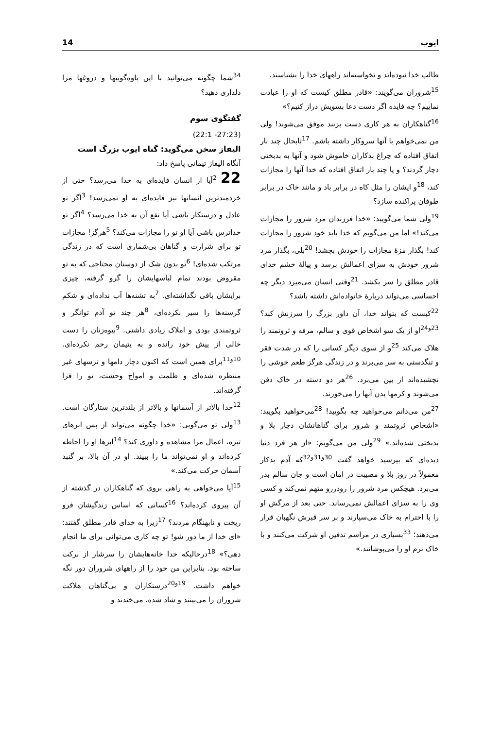ایوب 14
طالب خدا نبوده‌اند و نخواسته‌اند راههای خدا را بشناسند.
<sup>15</sup> شروران می‌گویند: «قادر مطلق کیست که او را عبادت نماییم؟ چه فایده اگر دست دعا بسویش دراز کنیم؟»
<sup>16</sup> گناهکاران به هر کاری دست بزنند موفق می‌شوند! ولی من نمی‌خواهم با آنها سروکار داشته باشم. <sup>17</sup>تابحال چند بار اتفاق افتاده که چراغ بدکاران خاموش شود و آنها به بدبختی دچار گردند؟ و یا چند بار اتفاق افتاده که خدا آنها را مجازات کند، <sup>18</sup>و ایشان را مثل کاه در برابر باد و مانند خاک در برابر طوفان پراکنده سازد؟
<sup>19</sup> ولی شما می‌گویید: «خدا فرزندان مرد شرور را مجازات می‌کند!» اما من می‌گویم که خدا باید خود شرور را مجازات کند! بگذار مزهٔ مجازات را خودش بچشد! <sup>20</sup>بلی، بگذار مرد شرور خودش به سزای اعمالش برسد و پیالهٔ خشم خدای قادر مطلق را سر بکشد. <sup>21</sup>وقتی انسان می‌میرد دیگر چه احساسی می‌تواند دربارهٔ خانواده‌اش داشته باشد؟
<sup>22</sup> کیست که بتواند خدا، آن داور بزرگ را سرزنش کند؟ <sup>23و24</sup>او از یک سو اشخاص قوی و سالم، مرفه و ثروتمند را هلاک می‌کند <sup>25</sup>و از سوی دیگر کسانی را که در شدت فقر و تنگدستی به سر می‌برند و در زندگی هرگز طعم خوشی را نچشیده‌اند از بین می‌برد. <sup>26</sup>هر دو دسته در خاک دفن می‌شوند و کرمها بدن آنها را می‌خورند.
<sup>27</sup> من می‌دانم می‌خواهید چه بگویید! <sup>28</sup>می‌خواهید بگویید: «اشخاص ثروتمند و شرور برای گناهانشان دچار بلا و بدبختی شده‌اند.» <sup>29</sup>ولی من می‌گویم: «از هر فرد دنیا دیده‌ای که بپرسید خواهد گفت <sup>30و31و32</sup>که آدم بدکار معمولاً در روز بلا و مصیبت در امان است و جان سالم بدر می‌برد. هیچکس مرد شرور را رودررو متهم نمی‌کند و کسی وی را به سزای اعمالش نمی‌رساند. حتی بعد از مرگش او را با احترام به خاک می‌سپارند و بر سر قبرش نگهبان قرار می‌دهند؛ <sup>33</sup>بسیاری در مراسم تدفین او شرکت می‌کنند و با خاک نرم او را می‌پوشانند.»
<sup>34</sup> شما چگونه می‌توانید با این یاوه‌گوییها و دروغها مرا دلداری دهید؟
گفتگوی سوم
(22:1 -27:23)
الیفاز سخن می‌گوید: گناه ایوب بزرگ است
آنگاه الیفاز تیمانی پاسخ داد:
22<sup>2</sup>آیا از انسان فایده‌ای به خدا می‌رسد؟ حتی از خردمندترین انسانها نیز فایده‌ای به او نمی‌رسد! <sup>3</sup>اگر تو عادل و درستکار باشی آیا نفع آن به خدا می‌رسد؟ <sup>4</sup>اگر تو خداترس باشی آیا او تو را مجازات می‌کند؟ <sup>5</sup>هرگز! مجازات تو برای شرارت و گناهان بی‌شماری است که در زندگی مرتکب شده‌ای! <sup>6</sup>تو بدون شک از دوستان محتاجی که به تو مقروض بودند تمام لباسهایشان را گرو گرفته، چیزی برایشان باقی نگذاشته‌ای. <sup>7</sup>به تشنه‌ها آب نداده‌ای و شکم گرسنه‌ها را سیر نکرده‌ای، <sup>8</sup>هر چند تو آدم توانگر و ثروتمندی بودی و املاک زیادی داشتی. <sup>9</sup>بیوه‌زنان را دست خالی از پیش خود رانده و به یتیمان رحم نکرده‌ای. <sup>10و11</sup>برای همین است که اکنون دچار دامها و ترسهای غیر منتظره شده‌ای و ظلمت و امواج وحشت، تو را فرا گرفته‌اند.
<sup>12</sup> خدا بالاتر از آسمانها و بالاتر از بلندترین ستارگان است. <sup>13</sup>ولی تو می‌گویی: «خدا چگونه می‌تواند از پس ابرهای تیره، اعمال مرا مشاهده و داوری کند؟ <sup>14</sup>ابرها او را احاطه کرده‌اند و او نمی‌تواند ما را ببیند. او در آن بالا، بر گنبد آسمان حرکت می‌کند.»
<sup>15</sup> آیا می‌خواهی به راهی بروی که گناهکاران در گذشته از آن پیروی کرده‌اند؟ <sup>16</sup>کسانی که اساس زندگیشان فرو ریخت و نابهنگام مردند؟ <sup>17</sup>زیرا به خدای قادر مطلق گفتند: «ای خدا از ما دور شو! تو چه کاری می‌توانی برای ما انجام دهی؟» <sup>18</sup>درحالیکه خدا خانه‌هایشان را سرشار از برکت ساخته بود. بنابراین من خود را از راههای شروران دور نگه خواهم داشت. <sup>19و20</sup>درستکاران و بی‌گناهان هلاکت شروران را می‌بینند و شاد شده، می‌خندند و